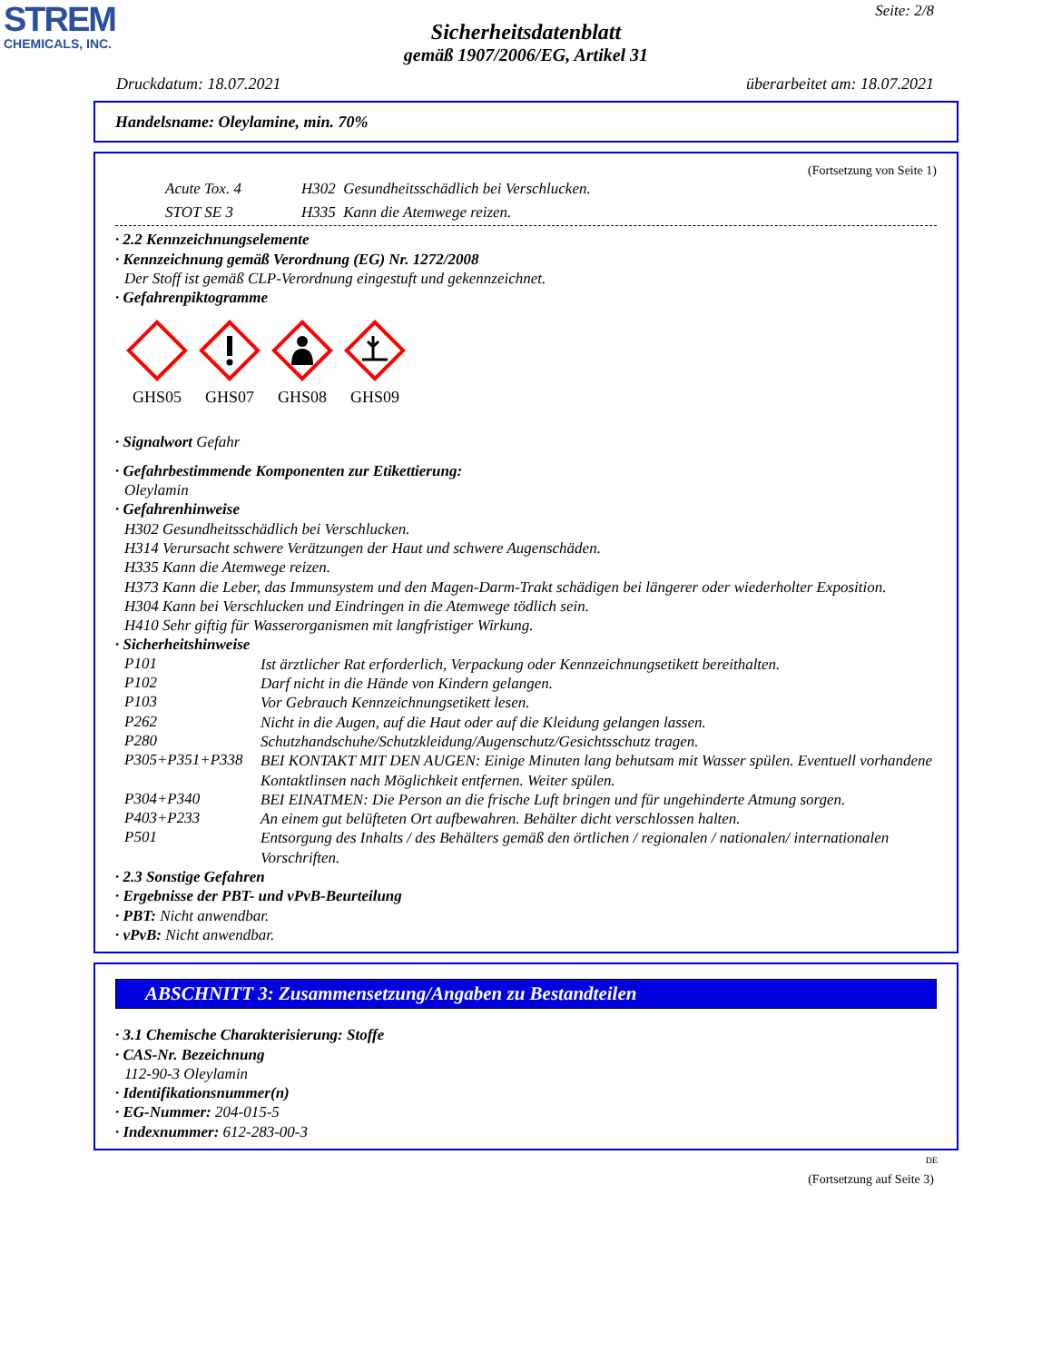STREM
CHEMICALS, INC.
Seite: 2/8
Sicherheitsdatenblatt
gemäß 1907/2006/EG, Artikel 31
Druckdatum: 18.07.2021 überarbeitet am: 18.07.2021
Handelsname: Oleylamine, min. 70%
(Fortsetzung von Seite 1)
Acute Tox. 4 H302 Gesundheitsschädlich bei Verschlucken.
STOT SE 3 H335 Kann die Atemwege reizen.
· 2.2 Kennzeichnungselemente
· Kennzeichnung gemäß Verordnung (EG) Nr. 1272/2008
Der Stoff ist gemäß CLP-Verordnung eingestuft und gekennzeichnet.
· Gefahrenpiktogramme
GHS05 GHS07 GHS08 GHS09
· Signalwort Gefahr
· Gefahrbestimmende Komponenten zur Etikettierung:
Oleylamin
· Gefahrenhinweise
H302 Gesundheitsschädlich bei Verschlucken.
H314 Verursacht schwere Verätzungen der Haut und schwere Augenschäden.
H335 Kann die Atemwege reizen.
H373 Kann die Leber, das Immunsystem und den Magen-Darm-Trakt schädigen bei längerer oder wiederholter Exposition.
H304 Kann bei Verschlucken und Eindringen in die Atemwege tödlich sein.
H410 Sehr giftig für Wasserorganismen mit langfristiger Wirkung.
· Sicherheitshinweise
P101
Ist ärztlicher Rat erforderlich, Verpackung oder Kennzeichnungsetikett bereithalten.
P102
Darf nicht in die Hände von Kindern gelangen.
P103
Vor Gebrauch Kennzeichnungsetikett lesen.
P262
Nicht in die Augen, auf die Haut oder auf die Kleidung gelangen lassen.
P280
Schutzhandschuhe/Schutzkleidung/Augenschutz/Gesichtsschutz tragen.
P305+P351+P338
BEI KONTAKT MIT DEN AUGEN: Einige Minuten lang behutsam mit Wasser spülen. Eventuell vorhandene Kontaktlinsen nach Möglichkeit entfernen. Weiter spülen.
P304+P340
BEI EINATMEN: Die Person an die frische Luft bringen und für ungehinderte Atmung sorgen.
P403+P233
An einem gut belüfteten Ort aufbewahren. Behälter dicht verschlossen halten.
P501
Entsorgung des Inhalts / des Behälters gemäß den örtlichen / regionalen / nationalen/ internationalen Vorschriften.
· 2.3 Sonstige Gefahren
· Ergebnisse der PBT- und vPvB-Beurteilung
· PBT: Nicht anwendbar.
· vPvB: Nicht anwendbar.
ABSCHNITT 3: Zusammensetzung/Angaben zu Bestandteilen
· 3.1 Chemische Charakterisierung: Stoffe
· CAS-Nr. Bezeichnung
112-90-3 Oleylamin
· Identifikationsnummer(n)
· EG-Nummer: 204-015-5
· Indexnummer: 612-283-00-3
DE
(Fortsetzung auf Seite 3)